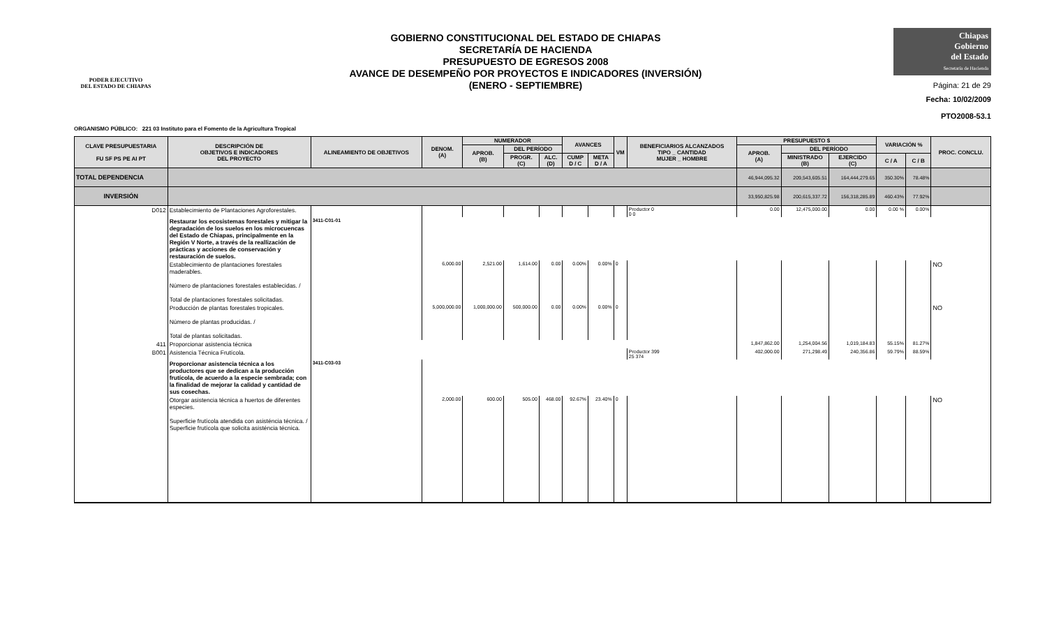PODER EJECUTIVO
DEL ESTADO DE CHIAPAS
GOBIERNO CONSTITUCIONAL DEL ESTADO DE CHIAPAS
SECRETARÍA DE HACIENDA
PRESUPUESTO DE EGRESOS 2008
AVANCE DE DESEMPEÑO POR PROYECTOS E INDICADORES (INVERSIÓN)
(ENERO - SEPTIEMBRE)
Chiapas
Gobierno
del Estado
Secretaría de Hacienda
Página: 21 de 29
Fecha: 10/02/2009
PTO2008-53.1
ORGANISMO PÚBLICO: 221 03 Instituto para el Fomento de la Agricultura Tropical
| CLAVE PRESUPUESTARIA FU SF PS PE AI PT | DESCRIPCIÓN DE OBJETIVOS E INDICADORES DEL PROYECTO | ALINEAMIENTO DE OBJETIVOS | DENOM. (A) | NUMERADOR | | | AVANCES | | VM | BENEFICIARIOS ALCANZADOS TIPO _ CANTIDAD MUJER _ HOMBRE | PRESUPUESTO $ | | | VARIACIÓN % | | PROC. CONCLU. |
| --- | --- | --- | --- | --- | --- | --- | --- | --- | --- | --- | --- | --- | --- | --- | --- | --- |
| | | | | APROB. (B) | DEL PERÍODO | | | | | | APROB. (A) | DEL PERÍODO | | | | |
| | | | | | PROGR. (C) | ALC. (D) | CUMP D / C | META D / A | | | | MINISTRADO (B) | EJERCIDO (C) | C / A | C / B | |
| TOTAL DEPENDENCIA | | | | | | | | | | | 46,944,095.32 | 209,543,605.51 | 164,444,279.65 | 350.30% | 78.48% | |
| INVERSIÓN | | | | | | | | | | | 33,950,825.98 | 200,615,337.72 | 156,318,285.89 | 460.43% | 77.92% | |
| D012 | Establecimiento de Plantaciones Agroforestales. | | | | | | | | | Productor 0 0 0 | 0.00 | 12,475,000.00 | 0.00 | 0.00 % | 0.00% | |
| | Restaurar los ecosistemas forestales y mitigar la degradación de los suelos en los microcuencas del Estado de Chiapas, principalmente en la Región V Norte, a través de la reallización de prácticas y acciones de conservación y restauración de suelos. | 3411-C01-01 | | | | | | | | | | | | | | |
| | Establecimiento de plantaciones forestales maderables. Número de plantaciones forestales establecidas. / Total de plantaciones forestales solicitadas. | | 6,000.00 | 2,521.00 | 1,614.00 | 0.00 | 0.00% | 0.00% | 0 | | | | | | | NO |
| | Producción de plantas forestales tropicales. Número de plantas producidas. / Total de plantas solicitadas. | | 5,000,000.00 | 1,000,000.00 | 500,000.00 | 0.00 | 0.00% | 0.00% | 0 | | | | | | | NO |
| 411 | Proporcionar asistencia técnica | | | | | | | | | | 1,847,862.00 | 1,254,004.56 | 1,019,184.83 | 55.15% | 81.27% | |
| B001 | Asistencia Técnica Frutícola. | | | | | | | | | Productor 399 25 374 | 402,000.00 | 271,298.49 | 240,356.86 | 59.79% | 88.59% | |
| | Proporcionar asistencia técnica a los productores que se dedican a la producción frutícola, de acuerdo a la especie sembrada; con la finalidad de mejorar la calidad y cantidad de sus cosechas. | 3411-C03-03 | | | | | | | | | | | | | | |
| | Otorgar asistencia técnica a huertos de diferentes especies. Superficie frutícola atendida con asisténcia técnica. / Superficie frutícola que solicita asisténcia técnica. | | 2,000.00 | 600.00 | 505.00 | 468.00 | 92.67% | 23.40% | 0 | | | | | | | NO |